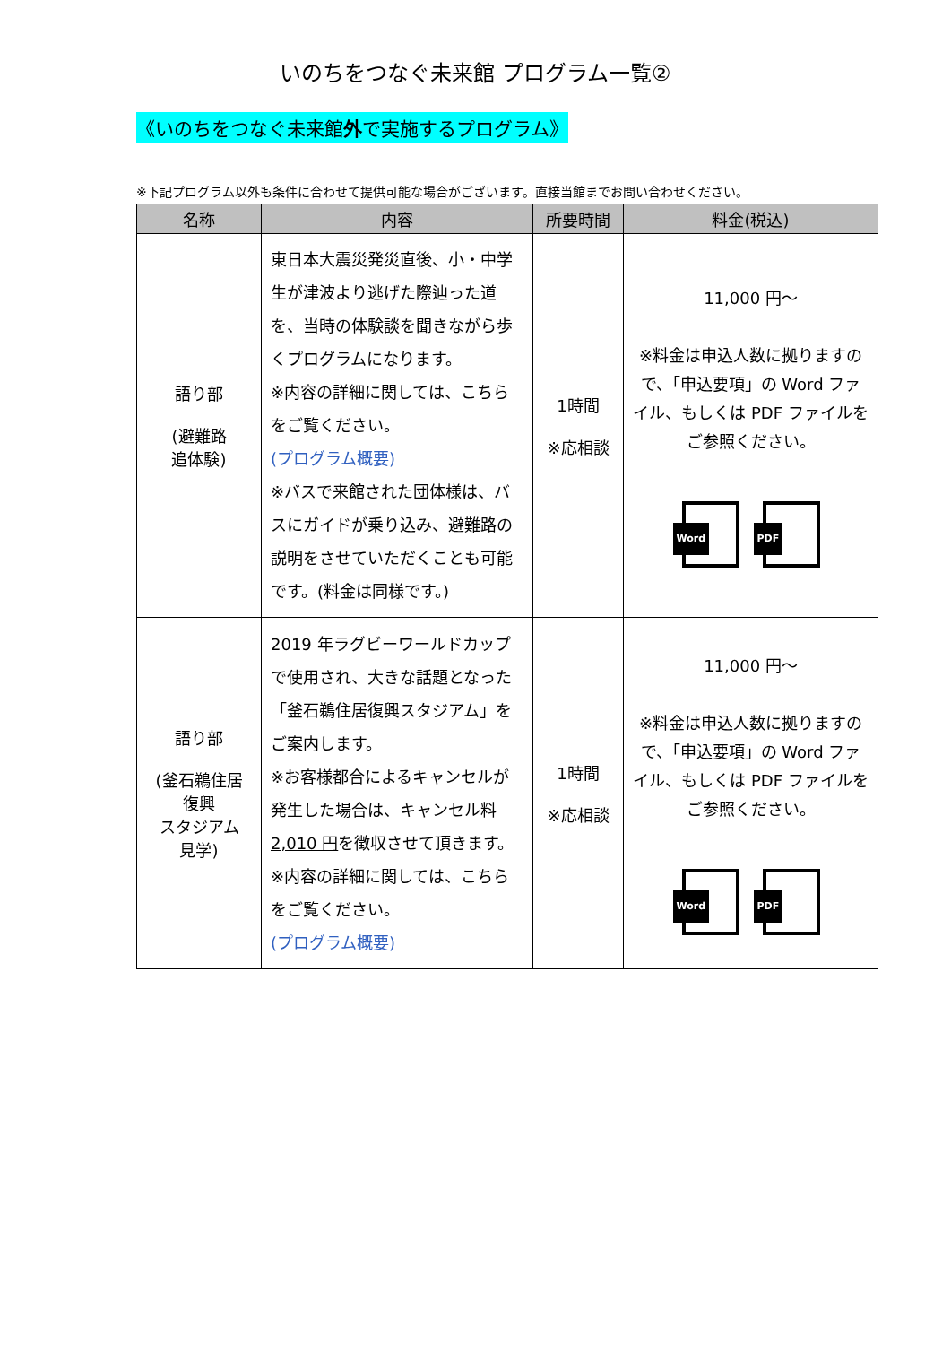いのちをつなぐ未来館 プログラム一覧②
《いのちをつなぐ未来館外で実施するプログラム》
※下記プログラム以外も条件に合わせて提供可能な場合がございます。直接当館までお問い合わせください。
| 名称 | 内容 | 所要時間 | 料金(税込) |
| --- | --- | --- | --- |
| 語り部 (避難路 追体験) | 東日本大震災発災直後、小・中学生が津波より逃げた際辿った道を、当時の体験談を聞きながら歩くプログラムになります。 ※内容の詳細に関しては、こちらをご覧ください。 (プログラム概要) ※バスで来館された団体様は、バスにガイドが乗り込み、避難路の説明をさせていただくことも可能です。(料金は同様です。) | 1時間 ※応相談 | 11,000 円～ ※料金は申込人数に拠りますので、「申込要項」の Word ファイル、もしくは PDF ファイルをご参照ください。 Word PDF |
| 語り部 (釜石鵜住居 復興 スタジアム 見学) | 2019 年ラグビーワールドカップで使用され、大きな話題となった「釜石鵜住居復興スタジアム」をご案内します。 ※お客様都合によるキャンセルが発生した場合は、キャンセル料 2,010 円 を徴収させて頂きます。 ※内容の詳細に関しては、こちらをご覧ください。 (プログラム概要) | 1時間 ※応相談 | 11,000 円～ ※料金は申込人数に拠りますので、「申込要項」の Word ファイル、もしくは PDF ファイルをご参照ください。 Word PDF |